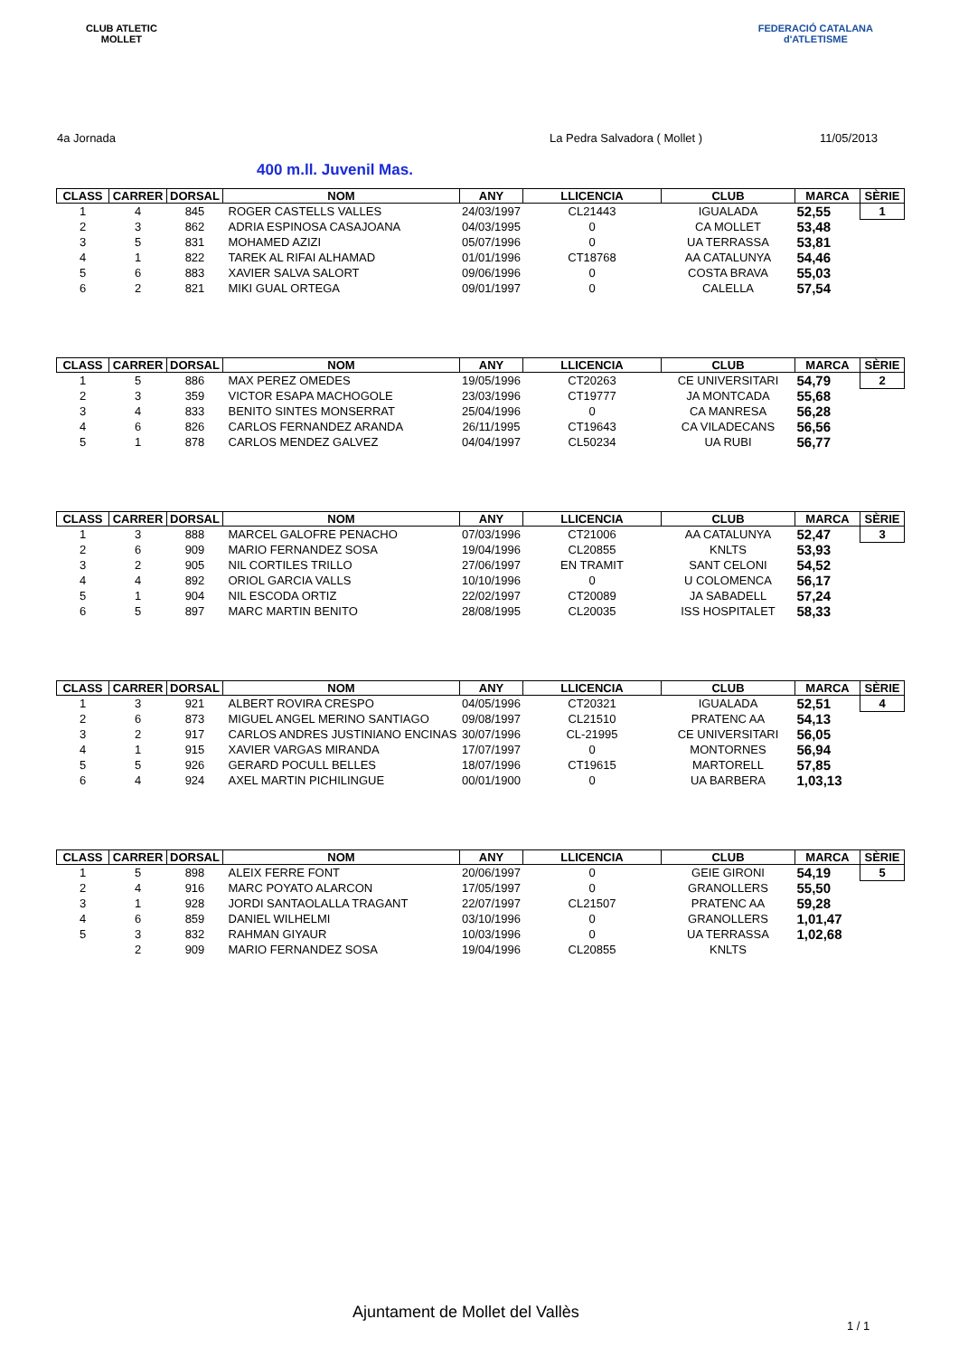CLUB ATLETIC
MOLLET
FEDERACIÓ CATALANA
d'ATLETISME
4a Jornada La Pedra Salvadora ( Mollet ) 11/05/2013
400 m.ll. Juvenil Mas.
| CLASS | CARRER | DORSAL | NOM | ANY | LLICENCIA | CLUB | MARCA | SÈRIE |
| --- | --- | --- | --- | --- | --- | --- | --- | --- |
| 1 | 4 | 845 | ROGER CASTELLS VALLES | 24/03/1997 | CL21443 | IGUALADA | 52,55 | 1 |
| 2 | 3 | 862 | ADRIA ESPINOSA CASAJOANA | 04/03/1995 | 0 | CA MOLLET | 53,48 | |
| 3 | 5 | 831 | MOHAMED AZIZI | 05/07/1996 | 0 | UA TERRASSA | 53,81 | |
| 4 | 1 | 822 | TAREK AL RIFAI ALHAMAD | 01/01/1996 | CT18768 | AA CATALUNYA | 54,46 | |
| 5 | 6 | 883 | XAVIER SALVA SALORT | 09/06/1996 | 0 | COSTA BRAVA | 55,03 | |
| 6 | 2 | 821 | MIKI GUAL ORTEGA | 09/01/1997 | 0 | CALELLA | 57,54 | |
| CLASS | CARRER | DORSAL | NOM | ANY | LLICENCIA | CLUB | MARCA | SÈRIE |
| --- | --- | --- | --- | --- | --- | --- | --- | --- |
| 1 | 5 | 886 | MAX PEREZ OMEDES | 19/05/1996 | CT20263 | CE UNIVERSITARI | 54,79 | 2 |
| 2 | 3 | 359 | VICTOR ESAPA MACHOGOLE | 23/03/1996 | CT19777 | JA MONTCADA | 55,68 | |
| 3 | 4 | 833 | BENITO SINTES MONSERRAT | 25/04/1996 | 0 | CA MANRESA | 56,28 | |
| 4 | 6 | 826 | CARLOS FERNANDEZ ARANDA | 26/11/1995 | CT19643 | CA VILADECANS | 56,56 | |
| 5 | 1 | 878 | CARLOS MENDEZ GALVEZ | 04/04/1997 | CL50234 | UA RUBI | 56,77 | |
| CLASS | CARRER | DORSAL | NOM | ANY | LLICENCIA | CLUB | MARCA | SÈRIE |
| --- | --- | --- | --- | --- | --- | --- | --- | --- |
| 1 | 3 | 888 | MARCEL GALOFRE PENACHO | 07/03/1996 | CT21006 | AA CATALUNYA | 52,47 | 3 |
| 2 | 6 | 909 | MARIO FERNANDEZ SOSA | 19/04/1996 | CL20855 | KNLTS | 53,93 | |
| 3 | 2 | 905 | NIL CORTILES TRILLO | 27/06/1997 | EN TRAMIT | SANT CELONI | 54,52 | |
| 4 | 4 | 892 | ORIOL GARCIA VALLS | 10/10/1996 | 0 | U COLOMENCA | 56,17 | |
| 5 | 1 | 904 | NIL ESCODA ORTIZ | 22/02/1997 | CT20089 | JA SABADELL | 57,24 | |
| 6 | 5 | 897 | MARC MARTIN BENITO | 28/08/1995 | CL20035 | ISS HOSPITALET | 58,33 | |
| CLASS | CARRER | DORSAL | NOM | ANY | LLICENCIA | CLUB | MARCA | SÈRIE |
| --- | --- | --- | --- | --- | --- | --- | --- | --- |
| 1 | 3 | 921 | ALBERT ROVIRA CRESPO | 04/05/1996 | CT20321 | IGUALADA | 52,51 | 4 |
| 2 | 6 | 873 | MIGUEL ANGEL MERINO SANTIAGO | 09/08/1997 | CL21510 | PRATENC AA | 54,13 | |
| 3 | 2 | 917 | CARLOS ANDRES JUSTINIANO ENCINAS | 30/07/1996 | CL-21995 | CE UNIVERSITARI | 56,05 | |
| 4 | 1 | 915 | XAVIER VARGAS MIRANDA | 17/07/1997 | 0 | MONTORNES | 56,94 | |
| 5 | 5 | 926 | GERARD POCULL BELLES | 18/07/1996 | CT19615 | MARTORELL | 57,85 | |
| 6 | 4 | 924 | AXEL MARTIN PICHILINGUE | 00/01/1900 | 0 | UA BARBERA | 1,03,13 | |
| CLASS | CARRER | DORSAL | NOM | ANY | LLICENCIA | CLUB | MARCA | SÈRIE |
| --- | --- | --- | --- | --- | --- | --- | --- | --- |
| 1 | 5 | 898 | ALEIX FERRE FONT | 20/06/1997 | 0 | GEIE GIRONI | 54,19 | 5 |
| 2 | 4 | 916 | MARC POYATO ALARCON | 17/05/1997 | 0 | GRANOLLERS | 55,50 | |
| 3 | 1 | 928 | JORDI SANTAOLALLA TRAGANT | 22/07/1997 | CL21507 | PRATENC AA | 59,28 | |
| 4 | 6 | 859 | DANIEL WILHELMI | 03/10/1996 | 0 | GRANOLLERS | 1,01,47 | |
| 5 | 3 | 832 | RAHMAN GIYAUR | 10/03/1996 | 0 | UA TERRASSA | 1,02,68 | |
| | 2 | 909 | MARIO FERNANDEZ SOSA | 19/04/1996 | CL20855 | KNLTS | | |
Ajuntament de Mollet del Vallès
1 / 1